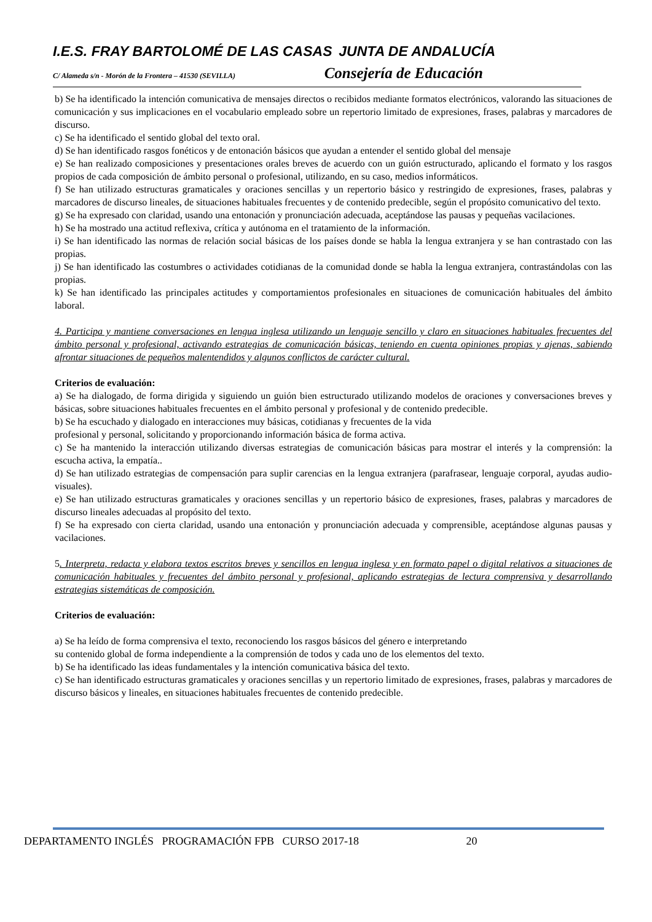I.E.S. FRAY BARTOLOMÉ DE LAS CASAS JUNTA DE ANDALUCÍA
C/ Alameda s/n - Morón de la Frontera – 41530 (SEVILLA) Consejería de Educación
b) Se ha identificado la intención comunicativa de mensajes directos o recibidos mediante formatos electrónicos, valorando las situaciones de comunicación y sus implicaciones en el vocabulario empleado sobre un repertorio limitado de expresiones, frases, palabras y marcadores de discurso.
c) Se ha identificado el sentido global del texto oral.
d) Se han identificado rasgos fonéticos y de entonación básicos que ayudan a entender el sentido global del mensaje
e) Se han realizado composiciones y presentaciones orales breves de acuerdo con un guión estructurado, aplicando el formato y los rasgos propios de cada composición de ámbito personal o profesional, utilizando, en su caso, medios informáticos.
f) Se han utilizado estructuras gramaticales y oraciones sencillas y un repertorio básico y restringido de expresiones, frases, palabras y marcadores de discurso lineales, de situaciones habituales frecuentes y de contenido predecible, según el propósito comunicativo del texto.
g) Se ha expresado con claridad, usando una entonación y pronunciación adecuada, aceptándose las pausas y pequeñas vacilaciones.
h) Se ha mostrado una actitud reflexiva, crítica y autónoma en el tratamiento de la información.
i) Se han identificado las normas de relación social básicas de los países donde se habla la lengua extranjera y se han contrastado con las propias.
j) Se han identificado las costumbres o actividades cotidianas de la comunidad donde se habla la lengua extranjera, contrastándolas con las propias.
k) Se han identificado las principales actitudes y comportamientos profesionales en situaciones de comunicación habituales del ámbito laboral.
4. Participa y mantiene conversaciones en lengua inglesa utilizando un lenguaje sencillo y claro en situaciones habituales frecuentes del ámbito personal y profesional, activando estrategias de comunicación básicas, teniendo en cuenta opiniones propias y ajenas, sabiendo afrontar situaciones de pequeños malentendidos y algunos conflictos de carácter cultural.
Criterios de evaluación:
a) Se ha dialogado, de forma dirigida y siguiendo un guión bien estructurado utilizando modelos de oraciones y conversaciones breves y básicas, sobre situaciones habituales frecuentes en el ámbito personal y profesional y de contenido predecible.
b) Se ha escuchado y dialogado en interacciones muy básicas, cotidianas y frecuentes de la vida
profesional y personal, solicitando y proporcionando información básica de forma activa.
c) Se ha mantenido la interacción utilizando diversas estrategias de comunicación básicas para mostrar el interés y la comprensión: la escucha activa, la empatía..
d) Se han utilizado estrategias de compensación para suplir carencias en la lengua extranjera (parafrasear, lenguaje corporal, ayudas audio-visuales).
e) Se han utilizado estructuras gramaticales y oraciones sencillas y un repertorio básico de expresiones, frases, palabras y marcadores de discurso lineales adecuadas al propósito del texto.
f) Se ha expresado con cierta claridad, usando una entonación y pronunciación adecuada y comprensible, aceptándose algunas pausas y vacilaciones.
5. Interpreta, redacta y elabora textos escritos breves y sencillos en lengua inglesa y en formato papel o digital relativos a situaciones de comunicación habituales y frecuentes del ámbito personal y profesional, aplicando estrategias de lectura comprensiva y desarrollando estrategias sistemáticas de composición.
Criterios de evaluación:
a) Se ha leído de forma comprensiva el texto, reconociendo los rasgos básicos del género e interpretando
su contenido global de forma independiente a la comprensión de todos y cada uno de los elementos del texto.
b) Se ha identificado las ideas fundamentales y la intención comunicativa básica del texto.
c) Se han identificado estructuras gramaticales y oraciones sencillas y un repertorio limitado de expresiones, frases, palabras y marcadores de discurso básicos y lineales, en situaciones habituales frecuentes de contenido predecible.
DEPARTAMENTO INGLÉS PROGRAMACIÓN FPB CURSO 2017-18 20